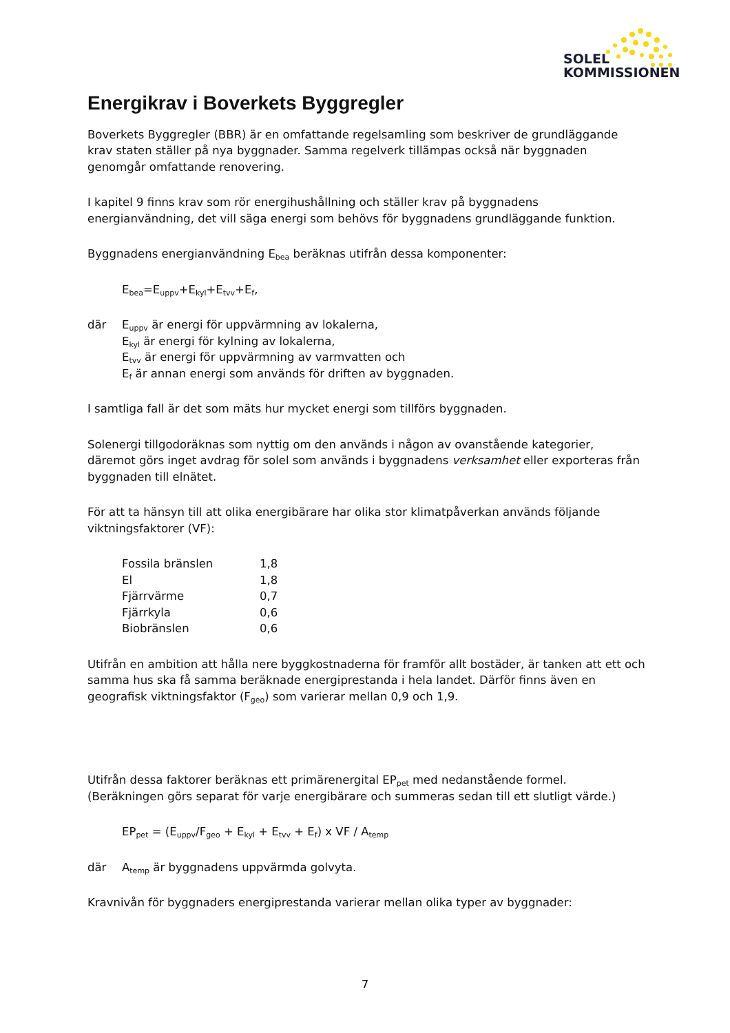SOLEL
KOMMISSIONEN
Energikrav i Boverkets Byggregler
Boverkets Byggregler (BBR) är en omfattande regelsamling som beskriver de grundläggande krav staten ställer på nya byggnader. Samma regelverk tillämpas också när byggnaden genomgår omfattande renovering.
I kapitel 9 finns krav som rör energihushållning och ställer krav på byggnadens energianvändning, det vill säga energi som behövs för byggnadens grundläggande funktion.
Byggnadens energianvändning E<sub>bea</sub> beräknas utifrån dessa komponenter:
E<sub>bea</sub>=E<sub>uppv</sub>+E<sub>kyl</sub>+E<sub>tvv</sub>+E<sub>f</sub>,
där E<sub>uppv</sub> är energi för uppvärmning av lokalerna,
E<sub>kyl</sub> är energi för kylning av lokalerna,
E<sub>tvv</sub> är energi för uppvärmning av varmvatten och
E<sub>f</sub> är annan energi som används för driften av byggnaden.
I samtliga fall är det som mäts hur mycket energi som tillförs byggnaden.
Solenergi tillgodoräknas som nyttig om den används i någon av ovanstående kategorier, däremot görs inget avdrag för solel som används i byggnadens verksamhet eller exporteras från byggnaden till elnätet.
För att ta hänsyn till att olika energibärare har olika stor klimatpåverkan används följande viktningsfaktorer (VF):
| Fossila bränslen | 1,8 |
| El | 1,8 |
| Fjärrvärme | 0,7 |
| Fjärrkyla | 0,6 |
| Biobränslen | 0,6 |
Utifrån en ambition att hålla nere byggkostnaderna för framför allt bostäder, är tanken att ett och samma hus ska få samma beräknade energiprestanda i hela landet. Därför finns även en geografisk viktningsfaktor (F<sub>geo</sub>) som varierar mellan 0,9 och 1,9.
Utifrån dessa faktorer beräknas ett primärenergital EP<sub>pet</sub> med nedanstående formel. (Beräkningen görs separat för varje energibärare och summeras sedan till ett slutligt värde.)
EP<sub>pet</sub> = (E<sub>uppv</sub>/F<sub>geo</sub> + E<sub>kyl</sub> + E<sub>tvv</sub> + E<sub>f</sub>) x VF / A<sub>temp</sub>
där A<sub>temp</sub> är byggnadens uppvärmda golvyta.
Kravnivån för byggnaders energiprestanda varierar mellan olika typer av byggnader:
7